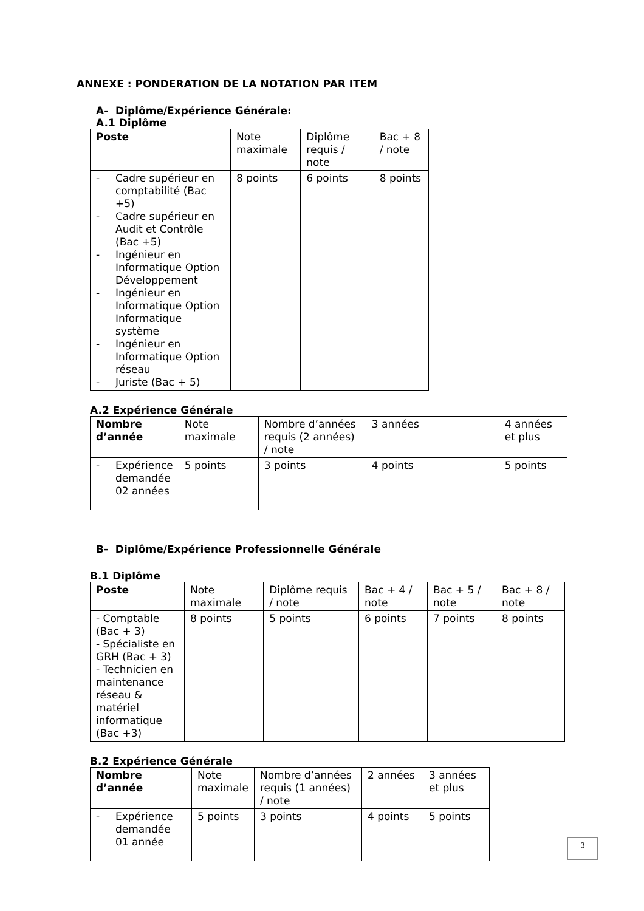ANNEXE : PONDERATION DE LA NOTATION PAR ITEM
A- Diplôme/Expérience Générale:
A.1 Diplôme
| Poste | Note maximale | Diplôme requis / note | Bac + 8 / note |
| - Cadre supérieur en comptabilité (Bac +5) - Cadre supérieur en Audit et Contrôle (Bac +5) - Ingénieur en Informatique Option Développement - Ingénieur en Informatique Option Informatique système - Ingénieur en Informatique Option réseau - Juriste (Bac + 5) | 8 points | 6 points | 8 points |
A.2 Expérience Générale
| Nombre d’année | Note maximale | Nombre d’années requis (2 années) / note | 3 années | 4 années et plus |
| - Expérience demandée 02 années | 5 points | 3 points | 4 points | 5 points |
B- Diplôme/Expérience Professionnelle Générale
B.1 Diplôme
| Poste | Note maximale | Diplôme requis / note | Bac + 4 / note | Bac + 5 / note | Bac + 8 / note |
| - Comptable (Bac + 3) - Spécialiste en GRH (Bac + 3) - Technicien en maintenance réseau & matériel informatique (Bac +3) | 8 points | 5 points | 6 points | 7 points | 8 points |
B.2 Expérience Générale
| Nombre d’année | Note maximale | Nombre d’années requis (1 années) / note | 2 années | 3 années et plus |
| - Expérience demandée 01 année | 5 points | 3 points | 4 points | 5 points |
3